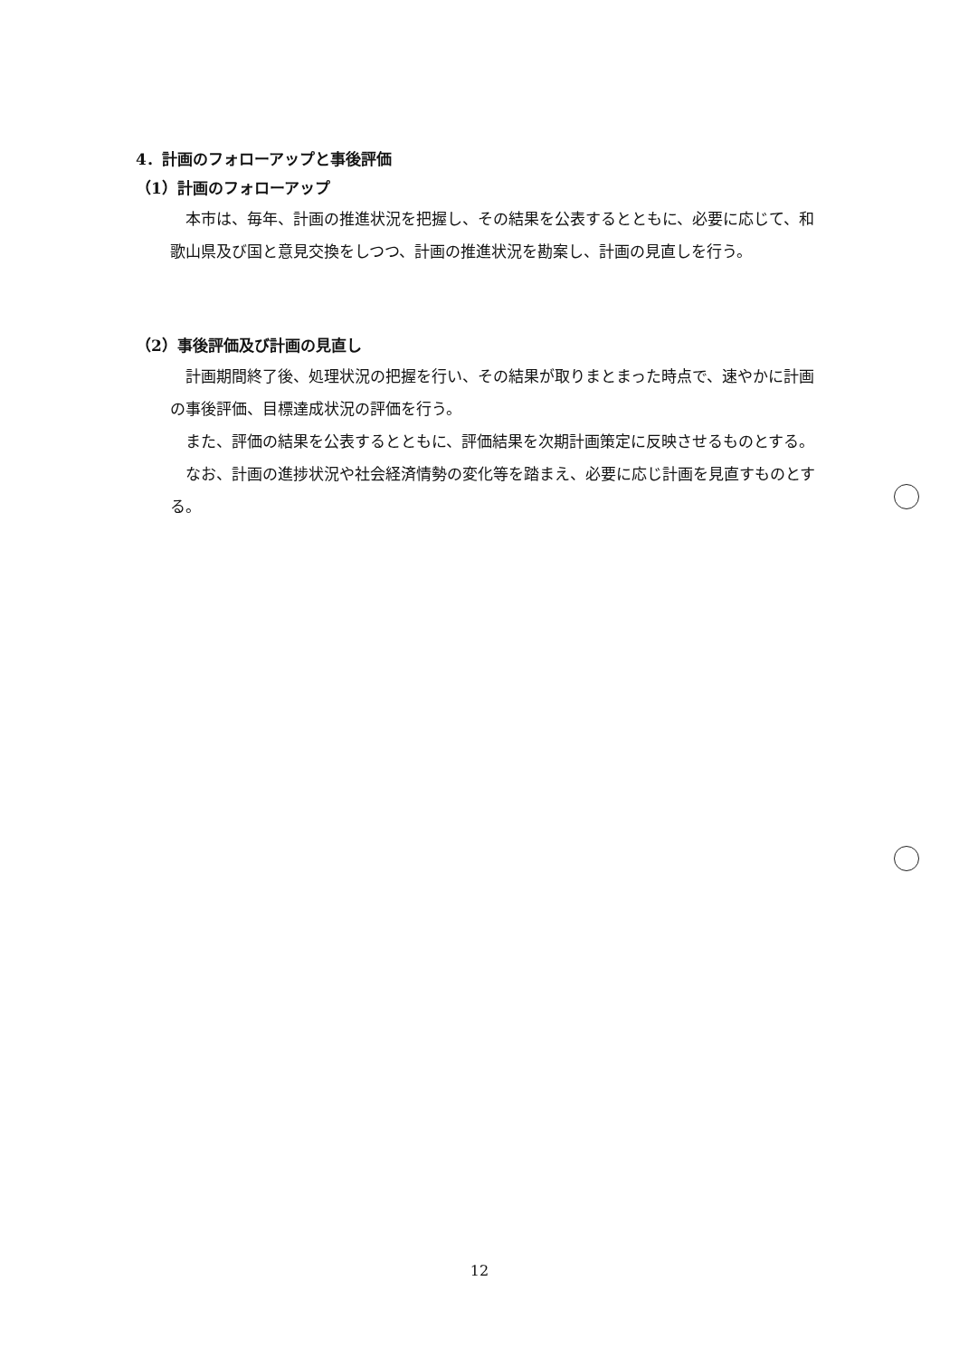4．計画のフォローアップと事後評価
（1）計画のフォローアップ
本市は、毎年、計画の推進状況を把握し、その結果を公表するとともに、必要に応じて、和歌山県及び国と意見交換をしつつ、計画の推進状況を勘案し、計画の見直しを行う。
（2）事後評価及び計画の見直し
計画期間終了後、処理状況の把握を行い、その結果が取りまとまった時点で、速やかに計画の事後評価、目標達成状況の評価を行う。
また、評価の結果を公表するとともに、評価結果を次期計画策定に反映させるものとする。
なお、計画の進捗状況や社会経済情勢の変化等を踏まえ、必要に応じ計画を見直すものとする。
12